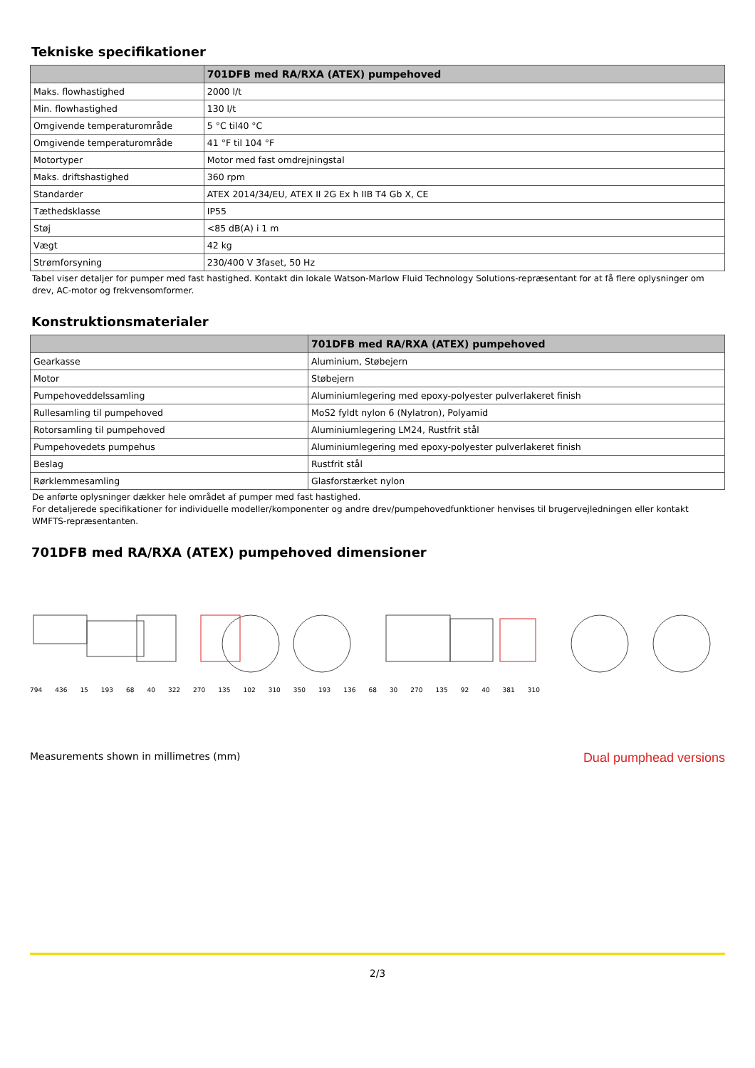Tekniske specifikationer
| | 701DFB med RA/RXA (ATEX) pumpehoved |
| --- | --- |
| Maks. flowhastighed | 2000 l/t |
| Min. flowhastighed | 130 l/t |
| Omgivende temperaturområde | 5 °C til40 °C |
| Omgivende temperaturområde | 41 °F til 104 °F |
| Motortyper | Motor med fast omdrejningstal |
| Maks. driftshastighed | 360 rpm |
| Standarder | ATEX 2014/34/EU, ATEX II 2G Ex h IIB T4 Gb X, CE |
| Tæthedsklasse | IP55 |
| Støj | <85 dB(A) i 1 m |
| Vægt | 42 kg |
| Strømforsyning | 230/400 V 3faset, 50 Hz |
Tabel viser detaljer for pumper med fast hastighed. Kontakt din lokale Watson-Marlow Fluid Technology Solutions-repræsentant for at få flere oplysninger om drev, AC-motor og frekvensomformer.
Konstruktionsmaterialer
| | 701DFB med RA/RXA (ATEX) pumpehoved |
| --- | --- |
| Gearkasse | Aluminium, Støbejern |
| Motor | Støbejern |
| Pumpehoveddelssamling | Aluminiumlegering med epoxy-polyester pulverlakeret finish |
| Rullesamling til pumpehoved | MoS2 fyldt nylon 6 (Nylatron), Polyamid |
| Rotorsamling til pumpehoved | Aluminiumlegering LM24, Rustfrit stål |
| Pumpehovedets pumpehus | Aluminiumlegering med epoxy-polyester pulverlakeret finish |
| Beslag | Rustfrit stål |
| Rørklemmesamling | Glasforstærket nylon |
De anførte oplysninger dækker hele området af pumper med fast hastighed.
For detaljerede specifikationer for individuelle modeller/komponenter og andre drev/pumpehovedfunktioner henvises til brugervejledningen eller kontakt WMFTS-repræsentanten.
701DFB med RA/RXA (ATEX) pumpehoved dimensioner
794 436 15 193 68 40 322 270 135 102 310 350 193 136 68 30 270 135 92 40 381 310
Measurements shown in millimetres (mm) Dual pumphead versions
2/3